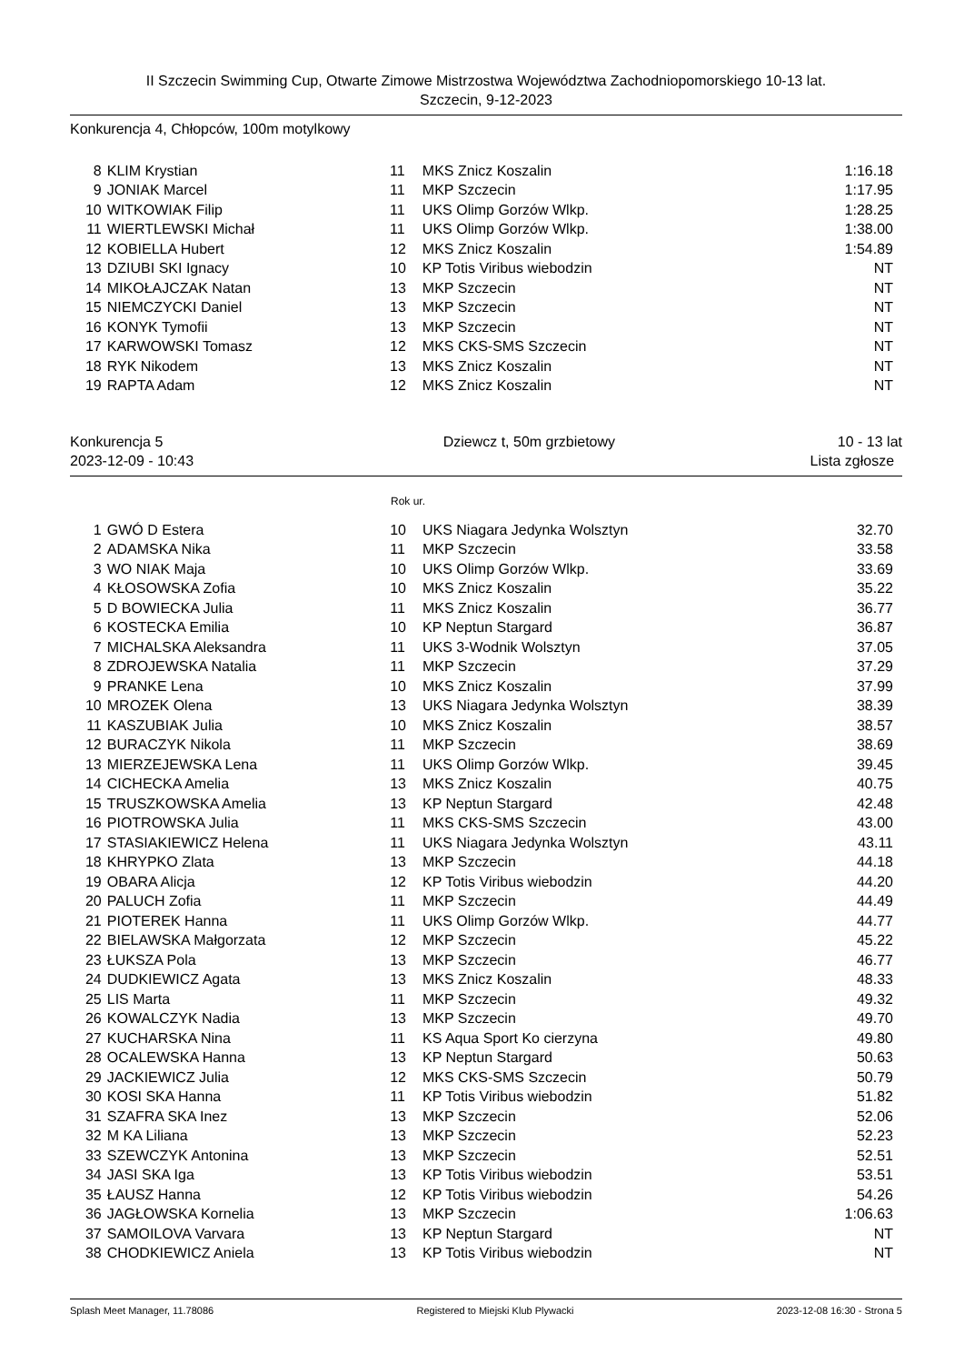II Szczecin Swimming Cup, Otwarte Zimowe Mistrzostwa Województwa Zachodniopomorskiego 10-13 lat.
Szczecin, 9-12-2023
Konkurencja 4, Chłopców, 100m motylkowy
| 8 | KLIM Krystian | 11 | MKS Znicz Koszalin | 1:16.18 |
| 9 | JONIAK Marcel | 11 | MKP Szczecin | 1:17.95 |
| 10 | WITKOWIAK Filip | 11 | UKS Olimp Gorzów Wlkp. | 1:28.25 |
| 11 | WIERTLEWSKI Michał | 11 | UKS Olimp Gorzów Wlkp. | 1:38.00 |
| 12 | KOBIELLA Hubert | 12 | MKS Znicz Koszalin | 1:54.89 |
| 13 | DZIUBI SKI Ignacy | 10 | KP Totis Viribus wiebodzin | NT |
| 14 | MIKOŁAJCZAK Natan | 13 | MKP Szczecin | NT |
| 15 | NIEMCZYCKI Daniel | 13 | MKP Szczecin | NT |
| 16 | KONYK Tymofii | 13 | MKP Szczecin | NT |
| 17 | KARWOWSKI Tomasz | 12 | MKS CKS-SMS Szczecin | NT |
| 18 | RYK Nikodem | 13 | MKS Znicz Koszalin | NT |
| 19 | RAPTA Adam | 12 | MKS Znicz Koszalin | NT |
Konkurencja 5
2023-12-09 - 10:43
Dziewcz t, 50m grzbietowy 10 - 13 lat
Lista zgłosze
Rok ur.
| 1 | GWÓ D Estera | 10 | UKS Niagara Jedynka Wolsztyn | 32.70 |
| 2 | ADAMSKA Nika | 11 | MKP Szczecin | 33.58 |
| 3 | WO NIAK Maja | 10 | UKS Olimp Gorzów Wlkp. | 33.69 |
| 4 | KŁOSOWSKA Zofia | 10 | MKS Znicz Koszalin | 35.22 |
| 5 | D BOWIECKA Julia | 11 | MKS Znicz Koszalin | 36.77 |
| 6 | KOSTECKA Emilia | 10 | KP Neptun Stargard | 36.87 |
| 7 | MICHALSKA Aleksandra | 11 | UKS 3-Wodnik Wolsztyn | 37.05 |
| 8 | ZDROJEWSKA Natalia | 11 | MKP Szczecin | 37.29 |
| 9 | PRANKE Lena | 10 | MKS Znicz Koszalin | 37.99 |
| 10 | MROZEK Olena | 13 | UKS Niagara Jedynka Wolsztyn | 38.39 |
| 11 | KASZUBIAK Julia | 10 | MKS Znicz Koszalin | 38.57 |
| 12 | BURACZYK Nikola | 11 | MKP Szczecin | 38.69 |
| 13 | MIERZEJEWSKA Lena | 11 | UKS Olimp Gorzów Wlkp. | 39.45 |
| 14 | CICHECKA Amelia | 13 | MKS Znicz Koszalin | 40.75 |
| 15 | TRUSZKOWSKA Amelia | 13 | KP Neptun Stargard | 42.48 |
| 16 | PIOTROWSKA Julia | 11 | MKS CKS-SMS Szczecin | 43.00 |
| 17 | STASIAKIEWICZ Helena | 11 | UKS Niagara Jedynka Wolsztyn | 43.11 |
| 18 | KHRYPKO Zlata | 13 | MKP Szczecin | 44.18 |
| 19 | OBARA Alicja | 12 | KP Totis Viribus wiebodzin | 44.20 |
| 20 | PALUCH Zofia | 11 | MKP Szczecin | 44.49 |
| 21 | PIOTEREK Hanna | 11 | UKS Olimp Gorzów Wlkp. | 44.77 |
| 22 | BIELAWSKA Małgorzata | 12 | MKP Szczecin | 45.22 |
| 23 | ŁUKSZA Pola | 13 | MKP Szczecin | 46.77 |
| 24 | DUDKIEWICZ Agata | 13 | MKS Znicz Koszalin | 48.33 |
| 25 | LIS Marta | 11 | MKP Szczecin | 49.32 |
| 26 | KOWALCZYK Nadia | 13 | MKP Szczecin | 49.70 |
| 27 | KUCHARSKA Nina | 11 | KS Aqua Sport Ko cierzyna | 49.80 |
| 28 | OCALEWSKA Hanna | 13 | KP Neptun Stargard | 50.63 |
| 29 | JACKIEWICZ Julia | 12 | MKS CKS-SMS Szczecin | 50.79 |
| 30 | KOSI SKA Hanna | 11 | KP Totis Viribus wiebodzin | 51.82 |
| 31 | SZAFRA SKA Inez | 13 | MKP Szczecin | 52.06 |
| 32 | M KA Liliana | 13 | MKP Szczecin | 52.23 |
| 33 | SZEWCZYK Antonina | 13 | MKP Szczecin | 52.51 |
| 34 | JASI SKA Iga | 13 | KP Totis Viribus wiebodzin | 53.51 |
| 35 | ŁAUSZ Hanna | 12 | KP Totis Viribus wiebodzin | 54.26 |
| 36 | JAGŁOWSKA Kornelia | 13 | MKP Szczecin | 1:06.63 |
| 37 | SAMOILOVA Varvara | 13 | KP Neptun Stargard | NT |
| 38 | CHODKIEWICZ Aniela | 13 | KP Totis Viribus wiebodzin | NT |
Splash Meet Manager, 11.78086 Registered to Miejski Klub Plywacki 2023-12-08 16:30 - Strona 5